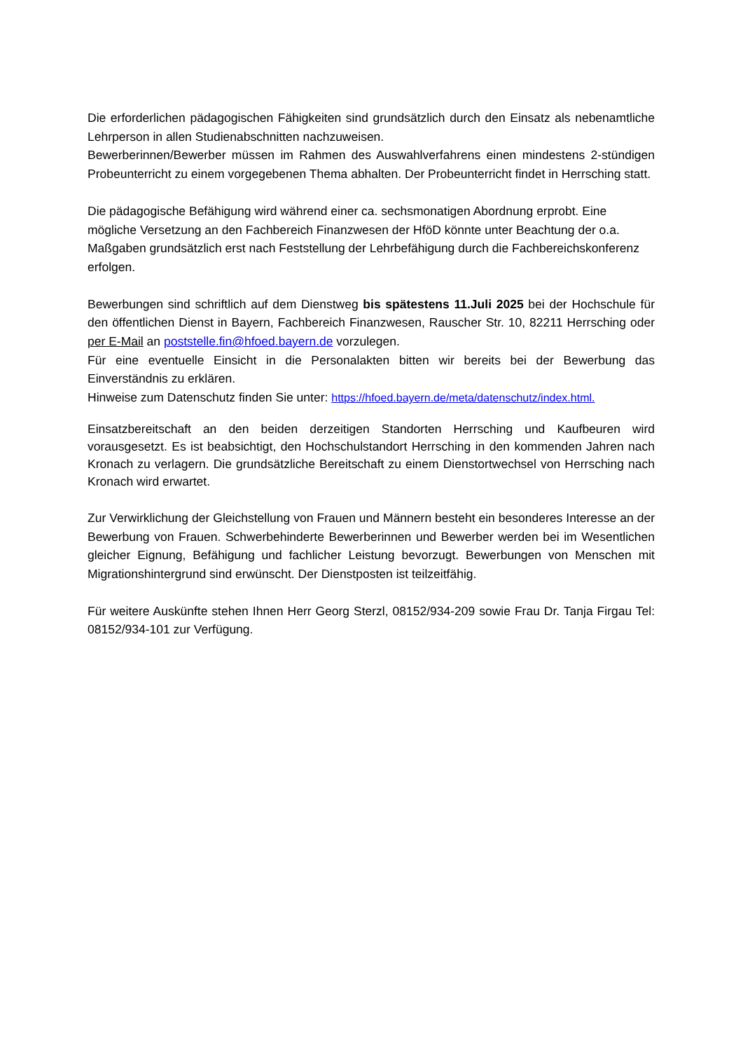Die erforderlichen pädagogischen Fähigkeiten sind grundsätzlich durch den Einsatz als nebenamtliche Lehrperson in allen Studienabschnitten nachzuweisen.
Bewerberinnen/Bewerber müssen im Rahmen des Auswahlverfahrens einen mindestens 2-stündigen Probeunterricht zu einem vorgegebenen Thema abhalten. Der Probeunterricht findet in Herrsching statt.
Die pädagogische Befähigung wird während einer ca. sechsmonatigen Abordnung erprobt. Eine mögliche Versetzung an den Fachbereich Finanzwesen der HföD könnte unter Beachtung der o.a. Maßgaben grundsätzlich erst nach Feststellung der Lehrbefähigung durch die Fachbereichskonferenz erfolgen.
Bewerbungen sind schriftlich auf dem Dienstweg bis spätestens 11.Juli 2025 bei der Hochschule für den öffentlichen Dienst in Bayern, Fachbereich Finanzwesen, Rauscher Str. 10, 82211 Herrsching oder per E-Mail an poststelle.fin@hfoed.bayern.de vorzulegen.
Für eine eventuelle Einsicht in die Personalakten bitten wir bereits bei der Bewerbung das Einverständnis zu erklären.
Hinweise zum Datenschutz finden Sie unter: https://hfoed.bayern.de/meta/datenschutz/index.html.
Einsatzbereitschaft an den beiden derzeitigen Standorten Herrsching und Kaufbeuren wird vorausgesetzt. Es ist beabsichtigt, den Hochschulstandort Herrsching in den kommenden Jahren nach Kronach zu verlagern. Die grundsätzliche Bereitschaft zu einem Dienstortwechsel von Herrsching nach Kronach wird erwartet.
Zur Verwirklichung der Gleichstellung von Frauen und Männern besteht ein besonderes Interesse an der Bewerbung von Frauen. Schwerbehinderte Bewerberinnen und Bewerber werden bei im Wesentlichen gleicher Eignung, Befähigung und fachlicher Leistung bevorzugt. Bewerbungen von Menschen mit Migrationshintergrund sind erwünscht. Der Dienstposten ist teilzeitfähig.
Für weitere Auskünfte stehen Ihnen Herr Georg Sterzl, 08152/934-209 sowie Frau Dr. Tanja Firgau Tel: 08152/934-101 zur Verfügung.